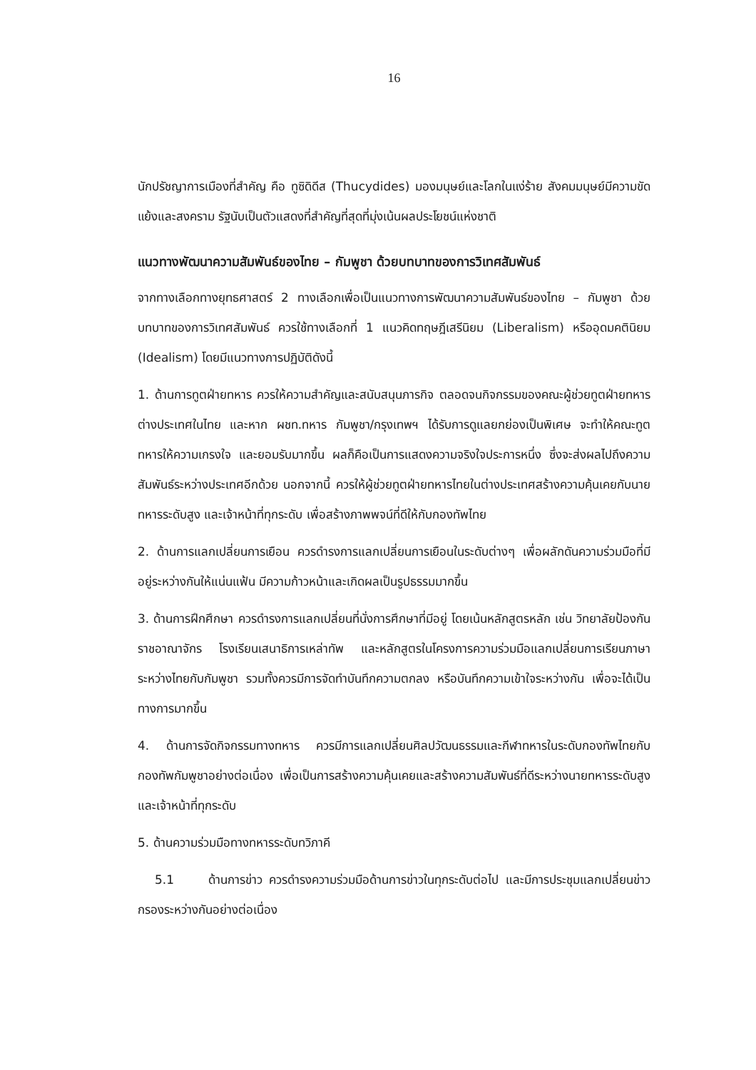16
นักปรัชญาการเมืองที่สำคัญ คือ ทูซิดิดีส (Thucydides) มองมนุษย์และโลกในแง่ร้าย สังคมมนุษย์มีความขัดแย้งและสงคราม รัฐนับเป็นตัวแสดงที่สำคัญที่สุดที่มุ่งเน้นผลประโยชน์แห่งชาติ
แนวทางพัฒนาความสัมพันธ์ของไทย – กัมพูชา ด้วยบทบาทของการวิเทศสัมพันธ์
จากทางเลือกทางยุทธศาสตร์ 2 ทางเลือกเพื่อเป็นแนวทางการพัฒนาความสัมพันธ์ของไทย – กัมพูชา ด้วยบทบาทของการวิเทศสัมพันธ์ ควรใช้ทางเลือกที่ 1 แนวคิดทฤษฎีเสรีนิยม (Liberalism) หรืออุดมคตินิยม (Idealism) โดยมีแนวทางการปฏิบัติดังนี้
1. ด้านการทูตฝ่ายทหาร ควรให้ความสำคัญและสนับสนุนภารกิจ ตลอดจนกิจกรรมของคณะผู้ช่วยทูตฝ่ายทหารต่างประเทศในไทย และหาก ผชท.ทหาร กัมพูชา/กรุงเทพฯ ได้รับการดูแลยกย่องเป็นพิเศษ จะทำให้คณะทูตทหารให้ความเกรงใจ และยอมรับมากขึ้น ผลก็คือเป็นการแสดงความจริงใจประการหนึ่ง ซึ่งจะส่งผลไปถึงความสัมพันธ์ระหว่างประเทศอีกด้วย นอกจากนี้ ควรให้ผู้ช่วยทูตฝ่ายทหารไทยในต่างประเทศสร้างความคุ้นเคยกับนายทหารระดับสูง และเจ้าหน้าที่ทุกระดับ เพื่อสร้างภาพพจน์ที่ดีให้กับกองทัพไทย
2. ด้านการแลกเปลี่ยนการเยือน ควรดำรงการแลกเปลี่ยนการเยือนในระดับต่างๆ เพื่อผลักดันความร่วมมือที่มีอยู่ระหว่างกันให้แน่นแฟ้น มีความก้าวหน้าและเกิดผลเป็นรูปธรรมมากขึ้น
3. ด้านการฝึกศึกษา ควรดำรงการแลกเปลี่ยนที่นั่งการศึกษาที่มีอยู่ โดยเน้นหลักสูตรหลัก เช่น วิทยาลัยป้องกันราชอาณาจักร โรงเรียนเสนาธิการเหล่าทัพ และหลักสูตรในโครงการความร่วมมือแลกเปลี่ยนการเรียนภาษาระหว่างไทยกับกัมพูชา รวมทั้งควรมีการจัดทำบันทึกความตกลง หรือบันทึกความเข้าใจระหว่างกัน เพื่อจะได้เป็นทางการมากขึ้น
4. ด้านการจัดกิจกรรมทางทหาร ควรมีการแลกเปลี่ยนศิลปวัฒนธรรมและกีฬาทหารในระดับกองทัพไทยกับกองทัพกัมพูชาอย่างต่อเนื่อง เพื่อเป็นการสร้างความคุ้นเคยและสร้างความสัมพันธ์ที่ดีระหว่างนายทหารระดับสูง และเจ้าหน้าที่ทุกระดับ
5. ด้านความร่วมมือทางทหารระดับทวิภาคี
5.1 ด้านการข่าว ควรดำรงความร่วมมือด้านการข่าวในทุกระดับต่อไป และมีการประชุมแลกเปลี่ยนข่าวกรองระหว่างกันอย่างต่อเนื่อง